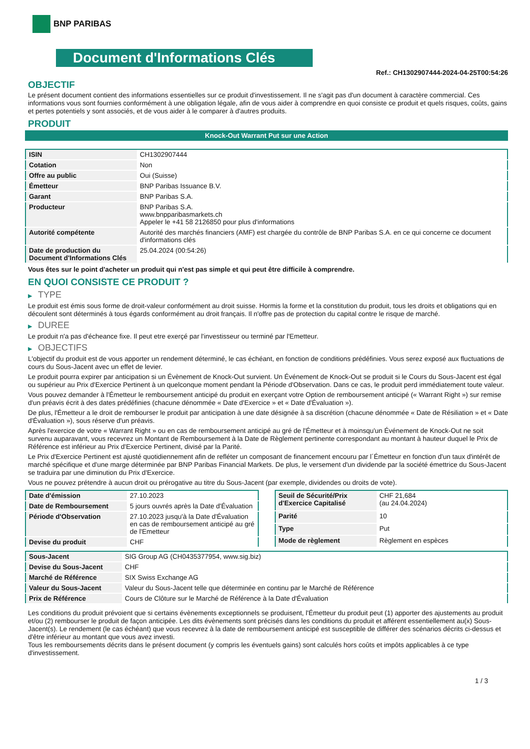BNP PARIBAS
Document d'Informations Clés
Ref.: CH1302907444-2024-04-25T00:54:26
OBJECTIF
Le présent document contient des informations essentielles sur ce produit d'investissement. Il ne s'agit pas d'un document à caractère commercial. Ces informations vous sont fournies conformément à une obligation légale, afin de vous aider à comprendre en quoi consiste ce produit et quels risques, coûts, gains et pertes potentiels y sont associés, et de vous aider à le comparer à d'autres produits.
PRODUIT
Knock-Out Warrant Put sur une Action
| ISIN | CH1302907444 |
| Cotation | Non |
| Offre au public | Oui (Suisse) |
| Émetteur | BNP Paribas Issuance B.V. |
| Garant | BNP Paribas S.A. |
| Producteur | BNP Paribas S.A. www.bnpparibasmarkets.ch Appeler le +41 58 2126850 pour plus d'informations |
| Autorité compétente | Autorité des marchés financiers (AMF) est chargée du contrôle de BNP Paribas S.A. en ce qui concerne ce document d'informations clés |
| Date de production du Document d'Informations Clés | 25.04.2024 (00:54:26) |
Vous êtes sur le point d'acheter un produit qui n'est pas simple et qui peut être difficile à comprendre.
EN QUOI CONSISTE CE PRODUIT ?
▶ TYPE
Le produit est émis sous forme de droit-valeur conformément au droit suisse. Hormis la forme et la constitution du produit, tous les droits et obligations qui en découlent sont déterminés à tous égards conformément au droit français. Il n'offre pas de protection du capital contre le risque de marché.
▶ DUREE
Le produit n'a pas d'écheance fixe. Il peut etre exerçé par l'investisseur ou terminé par l'Emetteur.
▶ OBJECTIFS
L'objectif du produit est de vous apporter un rendement déterminé, le cas échéant, en fonction de conditions prédéfinies. Vous serez exposé aux fluctuations de cours du Sous-Jacent avec un effet de levier.
Le produit pourra expirer par anticipation si un Évènement de Knock-Out survient. Un Événement de Knock-Out se produit si le Cours du Sous-Jacent est égal ou supérieur au Prix d'Exercice Pertinent à un quelconque moment pendant la Période d'Observation. Dans ce cas, le produit perd immédiatement toute valeur.
Vous pouvez demander à l'Émetteur le remboursement anticipé du produit en exerçant votre Option de remboursement anticipé (« Warrant Right ») sur remise d'un préavis écrit à des dates prédéfinies (chacune dénommée « Date d'Exercice » et « Date d'Évaluation »).
De plus, l'Émetteur a le droit de rembourser le produit par anticipation à une date désignée à sa discrétion (chacune dénommée « Date de Résiliation » et « Date d'Évaluation »), sous réserve d'un préavis.
Après l'exercice de votre « Warrant Right » ou en cas de remboursement anticipé au gré de l'Émetteur et à moinsqu'un Événement de Knock-Out ne soit survenu auparavant, vous recevrez un Montant de Remboursement à la Date de Règlement pertinente correspondant au montant à hauteur duquel le Prix de Référence est inférieur au Prix d'Exercice Pertinent, divisé par la Parité.
Le Prix d'Exercice Pertinent est ajusté quotidiennement afin de refléter un composant de financement encouru par l´Émetteur en fonction d'un taux d'intérêt de marché spécifique et d'une marge déterminée par BNP Paribas Financial Markets. De plus, le versement d'un dividende par la société émettrice du Sous-Jacent se traduira par une diminution du Prix d'Exercice.
Vous ne pouvez prétendre à aucun droit ou prérogative au titre du Sous-Jacent (par exemple, dividendes ou droits de vote).
| Date d'émission | 27.10.2023 |
| Date de Remboursement | 5 jours ouvrés après la Date d'Évaluation |
| Période d'Observation | 27.10.2023 jusqu'à la Date d'Évaluation en cas de remboursement anticipé au gré de l'Emetteur |
| Devise du produit | CHF |
| Seuil de Sécurité/Prix d'Exercice Capitalisé | CHF 21,684 (au 24.04.2024) |
| Parité | 10 |
| Type | Put |
| Mode de règlement | Règlement en espèces |
| Sous-Jacent | SIG Group AG (CH0435377954, www.sig.biz) |
| Devise du Sous-Jacent | CHF |
| Marché de Référence | SIX Swiss Exchange AG |
| Valeur du Sous-Jacent | Valeur du Sous-Jacent telle que déterminée en continu par le Marché de Référence |
| Prix de Référence | Cours de Clôture sur le Marché de Référence à la Date d'Évaluation |
Les conditions du produit prévoient que si certains évènements exceptionnels se produisent, l'Émetteur du produit peut (1) apporter des ajustements au produit et/ou (2) rembourser le produit de façon anticipée. Les dits évènements sont précisés dans les conditions du produit et afférent essentiellement au(x) Sous-Jacent(s). Le rendement (le cas échéant) que vous recevrez à la date de remboursement anticipé est susceptible de différer des scénarios décrits ci-dessus et d'être inférieur au montant que vous avez investi.
Tous les remboursements décrits dans le présent document (y compris les éventuels gains) sont calculés hors coûts et impôts applicables à ce type d'investissement.
1 / 3